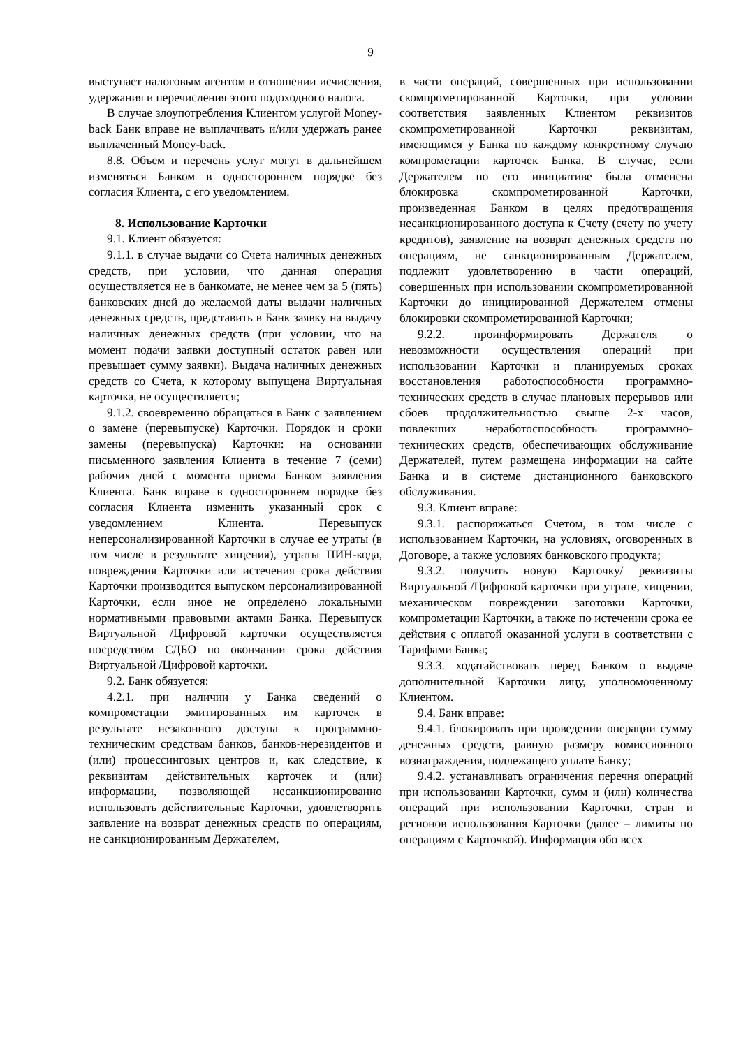9
выступает налоговым агентом в отношении исчисления, удержания и перечисления этого подоходного налога.
В случае злоупотребления Клиентом услугой Money-back Банк вправе не выплачивать и/или удержать ранее выплаченный Money-back.
8.8. Объем и перечень услуг могут в дальнейшем изменяться Банком в одностороннем порядке без согласия Клиента, с его уведомлением.
8. Использование Карточки
9.1. Клиент обязуется:
9.1.1. в случае выдачи со Счета наличных денежных средств, при условии, что данная операция осуществляется не в банкомате, не менее чем за 5 (пять) банковских дней до желаемой даты выдачи наличных денежных средств, представить в Банк заявку на выдачу наличных денежных средств (при условии, что на момент подачи заявки доступный остаток равен или превышает сумму заявки). Выдача наличных денежных средств со Счета, к которому выпущена Виртуальная карточка, не осуществляется;
9.1.2. своевременно обращаться в Банк с заявлением о замене (перевыпуске) Карточки. Порядок и сроки замены (перевыпуска) Карточки: на основании письменного заявления Клиента в течение 7 (семи) рабочих дней с момента приема Банком заявления Клиента. Банк вправе в одностороннем порядке без согласия Клиента изменить указанный срок с уведомлением Клиента. Перевыпуск неперсонализированной Карточки в случае ее утраты (в том числе в результате хищения), утраты ПИН-кода, повреждения Карточки или истечения срока действия Карточки производится выпуском персонализированной Карточки, если иное не определено локальными нормативными правовыми актами Банка. Перевыпуск Виртуальной /Цифровой карточки осуществляется посредством СДБО по окончании срока действия Виртуальной /Цифровой карточки.
9.2. Банк обязуется:
4.2.1. при наличии у Банка сведений о компрометации эмитированных им карточек в результате незаконного доступа к программно-техническим средствам банков, банков-нерезидентов и (или) процессинговых центров и, как следствие, к реквизитам действительных карточек и (или) информации, позволяющей несанкционированно использовать действительные Карточки, удовлетворить заявление на возврат денежных средств по операциям, не санкционированным Держателем,
в части операций, совершенных при использовании скомпрометированной Карточки, при условии соответствия заявленных Клиентом реквизитов скомпрометированной Карточки реквизитам, имеющимся у Банка по каждому конкретному случаю компрометации карточек Банка. В случае, если Держателем по его инициативе была отменена блокировка скомпрометированной Карточки, произведенная Банком в целях предотвращения несанкционированного доступа к Счету (счету по учету кредитов), заявление на возврат денежных средств по операциям, не санкционированным Держателем, подлежит удовлетворению в части операций, совершенных при использовании скомпрометированной Карточки до инициированной Держателем отмены блокировки скомпрометированной Карточки;
9.2.2. проинформировать Держателя о невозможности осуществления операций при использовании Карточки и планируемых сроках восстановления работоспособности программно-технических средств в случае плановых перерывов или сбоев продолжительностью свыше 2-х часов, повлекших неработоспособность программно-технических средств, обеспечивающих обслуживание Держателей, путем размещена информации на сайте Банка и в системе дистанционного банковского обслуживания.
9.3. Клиент вправе:
9.3.1. распоряжаться Счетом, в том числе с использованием Карточки, на условиях, оговоренных в Договоре, а также условиях банковского продукта;
9.3.2. получить новую Карточку/ реквизиты Виртуальной /Цифровой карточки при утрате, хищении, механическом повреждении заготовки Карточки, компрометации Карточки, а также по истечении срока ее действия с оплатой оказанной услуги в соответствии с Тарифами Банка;
9.3.3. ходатайствовать перед Банком о выдаче дополнительной Карточки лицу, уполномоченному Клиентом.
9.4. Банк вправе:
9.4.1. блокировать при проведении операции сумму денежных средств, равную размеру комиссионного вознаграждения, подлежащего уплате Банку;
9.4.2. устанавливать ограничения перечня операций при использовании Карточки, сумм и (или) количества операций при использовании Карточки, стран и регионов использования Карточки (далее – лимиты по операциям с Карточкой). Информация обо всех